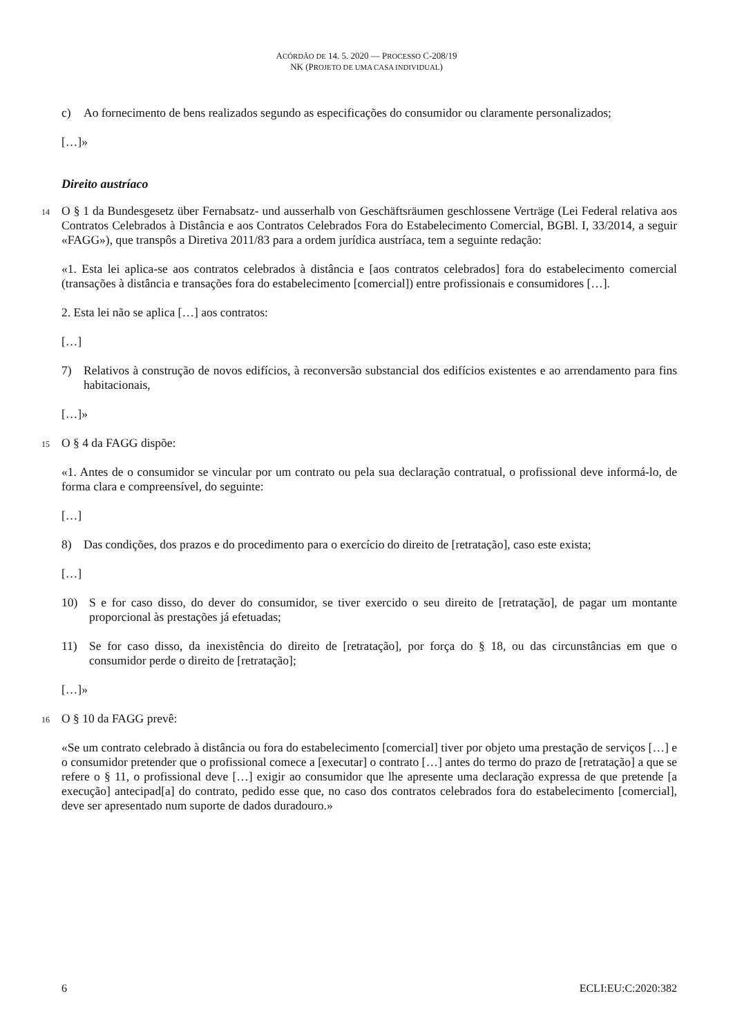ACÓRDÃO DE 14. 5. 2020 — PROCESSO C-208/19
NK (PROJETO DE UMA CASA INDIVIDUAL)
c) Ao fornecimento de bens realizados segundo as especificações do consumidor ou claramente personalizados;
[…]»
Direito austríaco
14 O § 1 da Bundesgesetz über Fernabsatz- und ausserhalb von Geschäftsräumen geschlossene Verträge (Lei Federal relativa aos Contratos Celebrados à Distância e aos Contratos Celebrados Fora do Estabelecimento Comercial, BGBl. I, 33/2014, a seguir «FAGG»), que transpôs a Diretiva 2011/83 para a ordem jurídica austríaca, tem a seguinte redação:
«1. Esta lei aplica-se aos contratos celebrados à distância e [aos contratos celebrados] fora do estabelecimento comercial (transações à distância e transações fora do estabelecimento [comercial]) entre profissionais e consumidores […].
2. Esta lei não se aplica […] aos contratos:
[…]
7) Relativos à construção de novos edifícios, à reconversão substancial dos edifícios existentes e ao arrendamento para fins habitacionais,
[…]»
15 O § 4 da FAGG dispõe:
«1. Antes de o consumidor se vincular por um contrato ou pela sua declaração contratual, o profissional deve informá-lo, de forma clara e compreensível, do seguinte:
[…]
8) Das condições, dos prazos e do procedimento para o exercício do direito de [retratação], caso este exista;
[…]
10) S e for caso disso, do dever do consumidor, se tiver exercido o seu direito de [retratação], de pagar um montante proporcional às prestações já efetuadas;
11) Se for caso disso, da inexistência do direito de [retratação], por força do § 18, ou das circunstâncias em que o consumidor perde o direito de [retratação];
[…]»
16 O § 10 da FAGG prevê:
«Se um contrato celebrado à distância ou fora do estabelecimento [comercial] tiver por objeto uma prestação de serviços […] e o consumidor pretender que o profissional comece a [executar] o contrato […] antes do termo do prazo de [retratação] a que se refere o § 11, o profissional deve […] exigir ao consumidor que lhe apresente uma declaração expressa de que pretende [a execução] antecipad[a] do contrato, pedido esse que, no caso dos contratos celebrados fora do estabelecimento [comercial], deve ser apresentado num suporte de dados duradouro.»
6 ECLI:EU:C:2020:382